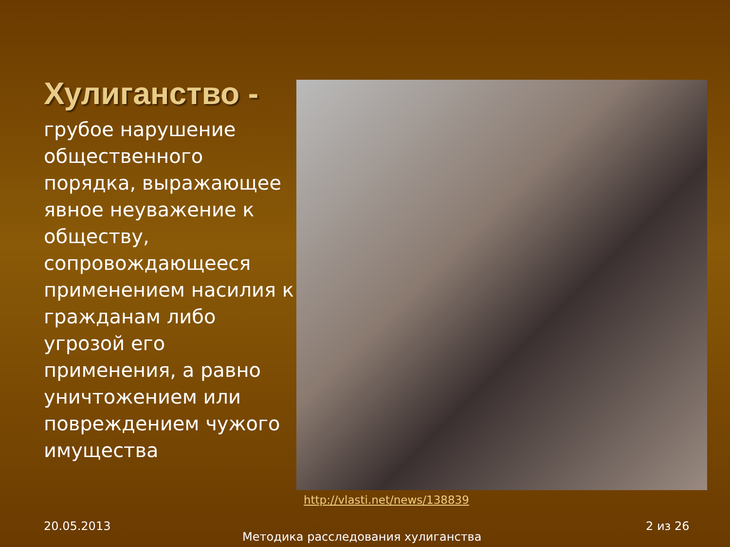Хулиганство -
грубое нарушение общественного порядка, выражающее явное неуважение к обществу, сопровождающееся применением насилия к гражданам либо угрозой его применения, а равно уничтожением или повреждением чужого имущества
http://vlasti.net/news/138839
20.05.2013
Методика расследования хулиганства
2 из 26